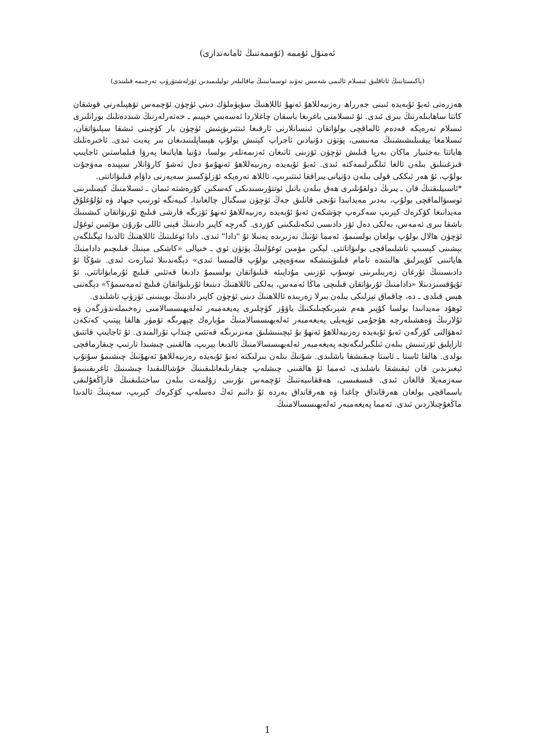ئەمنۇل ئۇممە (ئۇممەتنىڭ ئامانەتدارى)
(پاكىستاننىڭ ئاتاقلىق ئىسلام ئالىمى شەمس نەۋىد ئوسمانىنىڭ ماقالىلەر تولپلىمىدىن ئۆزلەشتۈرۈپ تەرجىمە قىلىندى)
ھەزرەتى ئەبۇ ئۇبەيدە ئىبنى جەرراھ رەزىيەللاھۇ ئەنھۇ ئاللاھنىڭ سۆيۈملۈك دىنى ئۈچۈن ئۆچمەس تۆھپىلەرنى قوشقان كاتتا ساھابىلەرنىڭ بىرى ئىدى. ئۇ ئىسلامنى باغرىغا باسقان چاغلاردا ئەسەبىي خېيىم ـ خەتەرلەرنىڭ شىددەتلىك بورانلىرى ئىسلام تەرەپكە قەدەم ئالماقچى بولۋاتقان ئىنسانلارنى ئارقىغا ئىتتىرىۋېتىش ئۈچۈن بار كۈچىنى ئىشقا سېلىۋاتقان، ئىسلامغا يېقىنلىشىشنىڭ مەنىسى، پۈتۈن دۇنيادىن ئاجراپ كېتىش بولۇپ ھېساپلىنىدىغان بىر پەيت ئىدى. ئاخىرەتلىك ھاياتتا بەختىيار ماكان بەرپا قىلىش ئۈچۈن ئۆزىنى ئاتىغان ئەزىمەتلەر بولسا، دۇنيا ھاياتىغا پەرۋا قىلماستىن ئاجايىپ قىزغىنلىق بىلەن ئالغا ئىلگىرلىمەكتە ئىدى. ئەبۇ ئۇبەيدە رەزىيەللاھۇ ئەنھۇمۇ دەل ئەشۇ كارۋانلار سېپىدە مەۋجۇت بولۇپ، ئۇ ھەر ئىككى قولى بىلەن دۇنيانى يىراققا ئىتتىرىپ، ئاللاھ تەرەپكە ئۆزلۈكسىز سەپەرنى داۋام قىلىۋاتاتتى.
*ئاسىيلىقنىڭ قان ـ يىرىڭ دولقۇنلىرى ھەق بىلەن باتىل ئوتتۇرىسىدىكى كەسكىن كۆرەشتە ئىمان ـ ئىسلامنىڭ كېمىلىرىنى توسىۋالماقچى بولۇپ، بەدىر مەيدانىدا تۇنجى قانلىق جەڭ ئۈچۈن سىگنال چالغاندا، كىيەنگە ئورنىپ جىھاد ۋە ئۇلۇغلۇق مەيدانىغا كۆكرەك كېرىپ سەكرەپ چۈشكەن ئەبۇ ئۇبەيدە رەزىيەللاھۇ ئەنھۇ ئۆزىگە قارشى قىلىچ ئۇرىۋاتقان كىشىنىڭ باشقا بىرى ئەمەس، بەلكى دەل ئۆز دادىسى ئىكەنلىكىنى كۆردى. گەرچە كاپىر دادىنىڭ قېنى ئاللى بۇرۇن مۆئمىن ئوغۇل ئۈچۈن ھالال بولۇپ بولغان بولسىمۇ، ئەمما ئۇنىڭ نەزىرىدە يەنىلا ئۇ "دادا" ئىدى. دادا ئوغلىنىڭ ئاللاھنىڭ ئالدىدا ئېگىلگەن بېشىنى كېسىپ تاشلىماقچى بولىۋاتاتتى. لېكىن مۆمىن ئوغۇلنىڭ پۈتۈن ئوي ـ خىيالى «كاشكى مېنىڭ قىلىچىم دادامنىڭ ھاياتىنى كۆيىرلىق ھالىتىدە تامام قىلىۋېتىشكە سەۋەپچى بولۇپ قالمىسا ئىدى» دېگەندىنلا ئىبارەت ئىدى. شۇڭا ئۇ دادىسىنىڭ ئۇرغان زەربىلىرىنى توسۇپ ئۆزىنى مۇداپىئە قىلىۋاتقان بولسىمۇ دادىغا قەتئىي قىلىچ ئۇرمايۋاتاتتى. ئۇ تۇيۇقسىزدىنلا «دادامنىڭ ئۇرىۋاتقان قىلىچى ماڭا ئەمەس، بەلكى ئاللاھنىڭ دىنىغا ئۇرىلىۋاتقان قىلىچ ئەمەسمۇ؟» دېگەننى ھېس قىلدى ـ دە، چاقماق تېزلىكى بىلەن بىرلا زەربىدە ئاللاھنىڭ دىنى ئۈچۈن كاپىر دادىنىڭ بويىنىنى ئۈزۈپ تاشلىدى.
ئوھۇد مەيدانىدا بولسا كۇپىر ھەم شېرىكچىلىكنىڭ ياۋۇز كۈچلىرى پەيغەمبەر ئەلەيھىسسالامنى زەخىملەندۈرگەن ۋە ئۇلارنىڭ ۋەھشىلەرچە ھۇجۇمى تۈپەيلى پەيغەمبەر ئەلەيھىسسالامنىڭ مۇبارەك چېھرىگە تۆمۈر ھالقا پېتىپ كەتكەن ئەھۋالنى كۆرگەن ئەبۇ ئۇبەيدە رەزىيەللاھۇ ئەنھۇ بۇ ئېچىنىشلىق مەنزىرىگە قەتئىي چىداپ تۇرالمىدى. ئۇ ئاجايىپ قاتتىق ئازاپلىق ئۆرتىنىش بىلەن ئىلگىرلىگەنچە پەيغەمبەر ئەلەيھىسسالامنىڭ ئالدىغا بېرىپ، ھالقىنى چىشىدا تارتىپ چىقارماقچى بولدى. ھالقا ئاستا ـ ئاستا چىقىشقا باشلىدى. شۇنىڭ بىلەن بىرلىكتە ئەبۇ ئۇبەيدە رەزىيەللاھۇ ئەنھۇنىڭ چىشىمۇ سۇنۇپ ئېغىزىدىن قان ئېقىشقا باشلىدى، ئەمما ئۇ ھالقىنى چىشلەپ چىقارىلىغانلىقىنىڭ خۇشاللىقىدا چىشىنىڭ ئاغرىقىنىمۇ سەزمەيلا قالغان ئىدى. قىسقىسى، ھەققانىيەتنىڭ ئۆچمەس نۇرىنى زۇلمەت بىلەن ساختىلىقنىڭ قاراڭغۇلىقى باسماقچى بولغان ھەرقانداق چاغدا ۋە ھەرقانداق يەردە ئۇ دائىم ئەڭ دەسلەپ كۆكرەك كېرىپ، سەپنىڭ ئالدىدا ماڭغۇچىلاردىن ئىدى. ئەمما پەيغەمبەر ئەلەيھىسسالامنىڭ
1